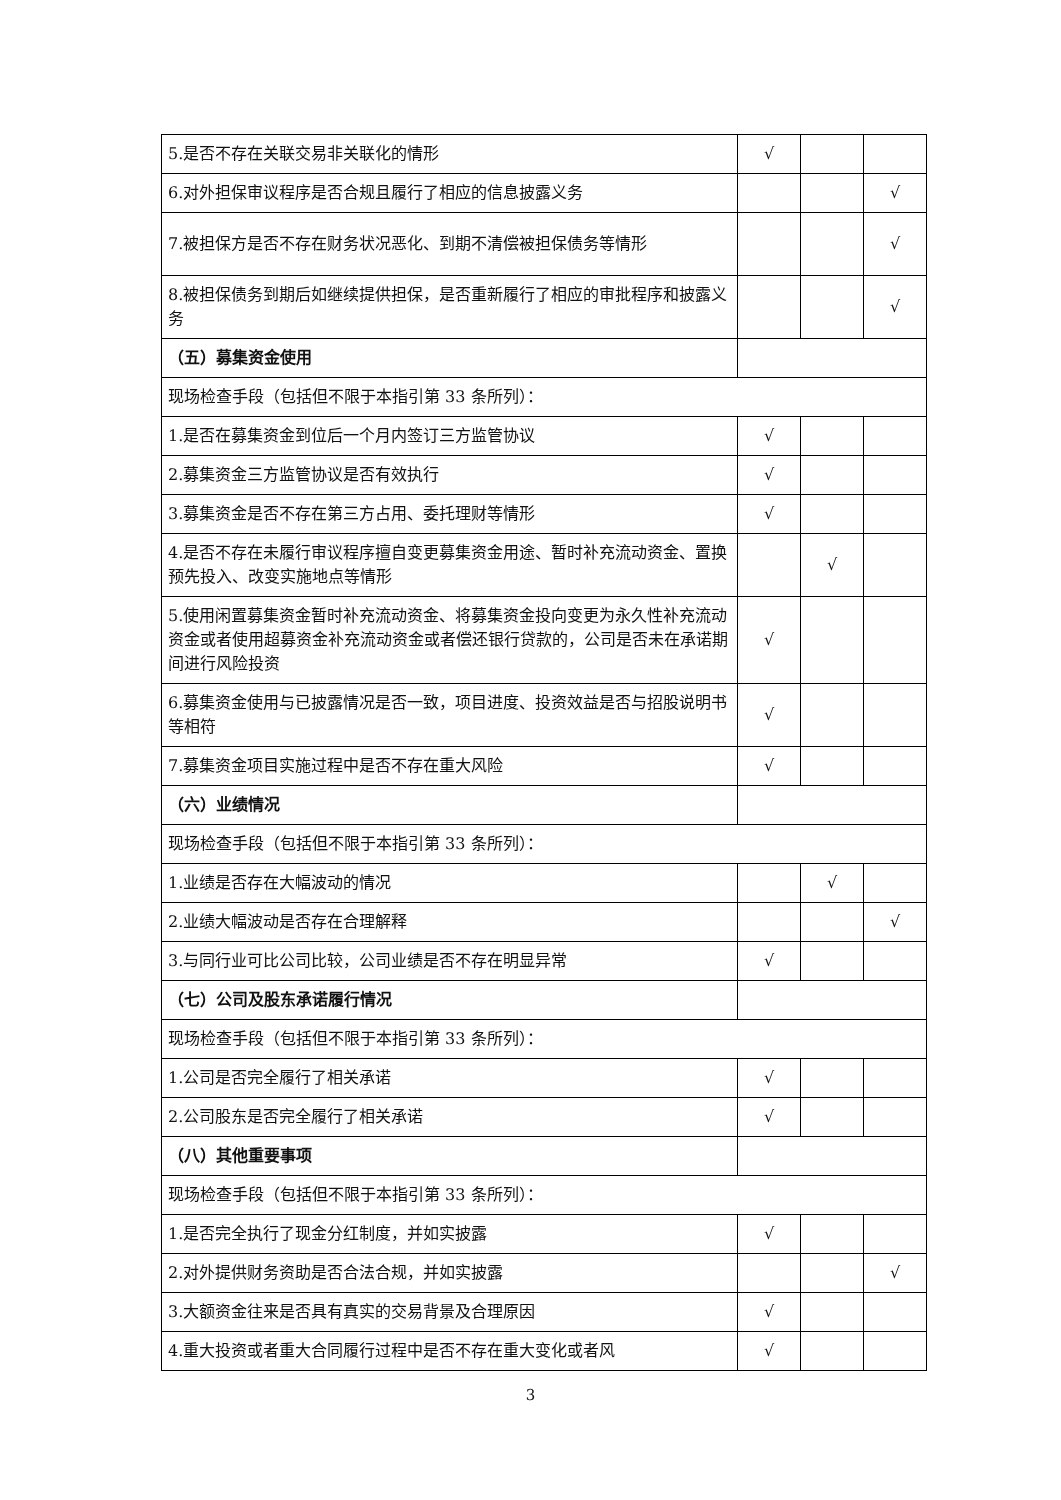| 5.是否不存在关联交易非关联化的情形 | √ | | |
| 6.对外担保审议程序是否合规且履行了相应的信息披露义务 | | | √ |
| 7.被担保方是否不存在财务状况恶化、到期不清偿被担保债务等情形 | | | √ |
| 8.被担保债务到期后如继续提供担保，是否重新履行了相应的审批程序和披露义务 | | | √ |
| （五）募集资金使用 | | | |
| 现场检查手段（包括但不限于本指引第 33 条所列）： | | | |
| 1.是否在募集资金到位后一个月内签订三方监管协议 | √ | | |
| 2.募集资金三方监管协议是否有效执行 | √ | | |
| 3.募集资金是否不存在第三方占用、委托理财等情形 | √ | | |
| 4.是否不存在未履行审议程序擅自变更募集资金用途、暂时补充流动资金、置换预先投入、改变实施地点等情形 | | √ | |
| 5.使用闲置募集资金暂时补充流动资金、将募集资金投向变更为永久性补充流动资金或者使用超募资金补充流动资金或者偿还银行贷款的，公司是否未在承诺期间进行风险投资 | √ | | |
| 6.募集资金使用与已披露情况是否一致，项目进度、投资效益是否与招股说明书等相符 | √ | | |
| 7.募集资金项目实施过程中是否不存在重大风险 | √ | | |
| （六）业绩情况 | | | |
| 现场检查手段（包括但不限于本指引第 33 条所列）： | | | |
| 1.业绩是否存在大幅波动的情况 | | √ | |
| 2.业绩大幅波动是否存在合理解释 | | | √ |
| 3.与同行业可比公司比较，公司业绩是否不存在明显异常 | √ | | |
| （七）公司及股东承诺履行情况 | | | |
| 现场检查手段（包括但不限于本指引第 33 条所列）： | | | |
| 1.公司是否完全履行了相关承诺 | √ | | |
| 2.公司股东是否完全履行了相关承诺 | √ | | |
| （八）其他重要事项 | | | |
| 现场检查手段（包括但不限于本指引第 33 条所列）： | | | |
| 1.是否完全执行了现金分红制度，并如实披露 | √ | | |
| 2.对外提供财务资助是否合法合规，并如实披露 | | | √ |
| 3.大额资金往来是否具有真实的交易背景及合理原因 | √ | | |
| 4.重大投资或者重大合同履行过程中是否不存在重大变化或者风 | √ | | |
3